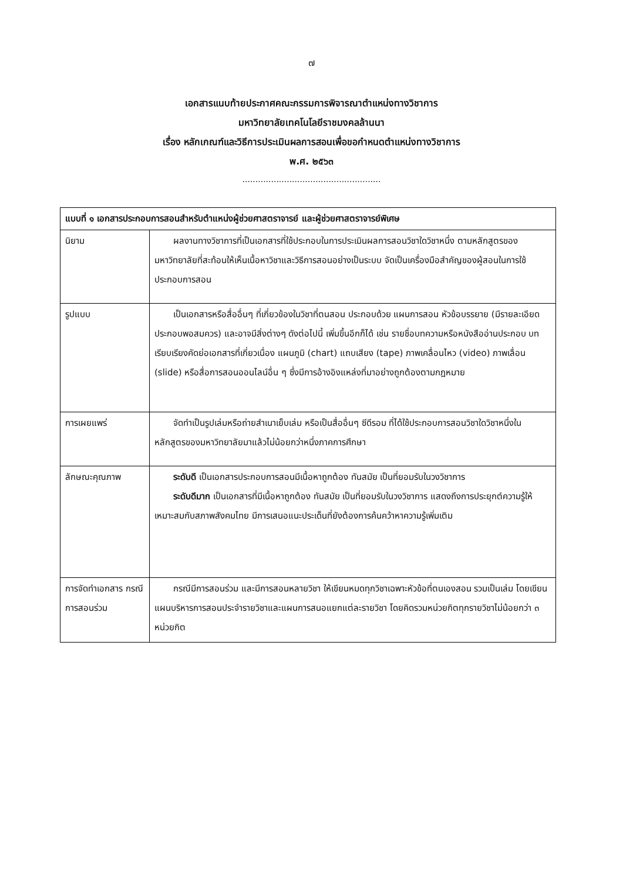๗
เอกสารแนบท้ายประกาศคณะกรรมการพิจารณาตำแหน่งทางวิชาการ
มหาวิทยาลัยเทคโนโลยีราชมงคลล้านนา
เรื่อง หลักเกณฑ์และวิธีการประเมินผลการสอนเพื่อขอกำหนดตำแหน่งทางวิชาการ
พ.ศ. ๒๕๖๓
.....................................................
| แบบที่ ๑ เอกสารประกอบการสอนสำหรับตำแหน่งผู้ช่วยศาสตราจารย์ และผู้ช่วยศาสตราจารย์พิเศษ | |
| --- | --- |
| นิยาม | ผลงานทางวิชาการที่เป็นเอกสารที่ใช้ประกอบในการประเมินผลการสอนวิชาใดวิชาหนึ่ง ตามหลักสูตรของมหาวิทยาลัยที่สะท้อนให้เห็นเนื้อหาวิชาและวิธีการสอนอย่างเป็นระบบ จัดเป็นเครื่องมือสำคัญของผู้สอนในการใช้ประกอบการสอน |
| รูปแบบ | เป็นเอกสารหรือสื่ออื่นๆ ที่เกี่ยวข้องในวิชาที่ตนสอน ประกอบด้วย แผนการสอน หัวข้อบรรยาย (มีรายละเอียดประกอบพอสมควร) และอาจมีสิ่งต่างๆ ดังต่อไปนี้ เพิ่มขึ้นอีกก็ได้ เช่น รายชื่อบทความหรือหนังสืออ่านประกอบ บทเรียบเรียงคัดย่อเอกสารที่เกี่ยวเนื่อง แผนภูมิ (chart) แถบเสียง (tape) ภาพเคลื่อนไหว (video) ภาพเลื่อน (slide) หรือสื่อการสอนออนไลน์อื่น ๆ ซึ่งมีการอ้างอิงแหล่งที่มาอย่างถูกต้องตามกฎหมาย |
| การเผยแพร่ | จัดทำเป็นรูปเล่มหรือถ่ายสำเนาเย็บเล่ม หรือเป็นสื่ออื่นๆ ซีดีรอม ที่ได้ใช้ประกอบการสอนวิชาใดวิชาหนึ่งในหลักสูตรของมหาวิทยาลัยมาแล้วไม่น้อยกว่าหนึ่งภาคการศึกษา |
| ลักษณะคุณภาพ | ระดับดี เป็นเอกสารประกอบการสอนมีเนื้อหาถูกต้อง ทันสมัย เป็นที่ยอมรับในวงวิชาการ ระดับดีมาก เป็นเอกสารที่มีเนื้อหาถูกต้อง ทันสมัย เป็นที่ยอมรับในวงวิชาการ แสดงถึงการประยุกต์ความรู้ให้เหมาะสมกับสภาพสังคมไทย มีการเสนอแนะประเด็นที่ยังต้องการค้นคว้าหาความรู้เพิ่มเติม |
| การจัดทำเอกสาร กรณีการสอนร่วม | กรณีมีการสอนร่วม และมีการสอนหลายวิชา ให้เขียนหมดทุกวิชาเฉพาะหัวข้อที่ตนเองสอน รวมเป็นเล่ม โดยเขียนแผนบริหารการสอนประจำรายวิชาและแผนการสนอแยกแต่ละรายวิชา โดยคิดรวมหน่วยกิตทุกรายวิชาไม่น้อยกว่า ๓ หน่วยกิต |